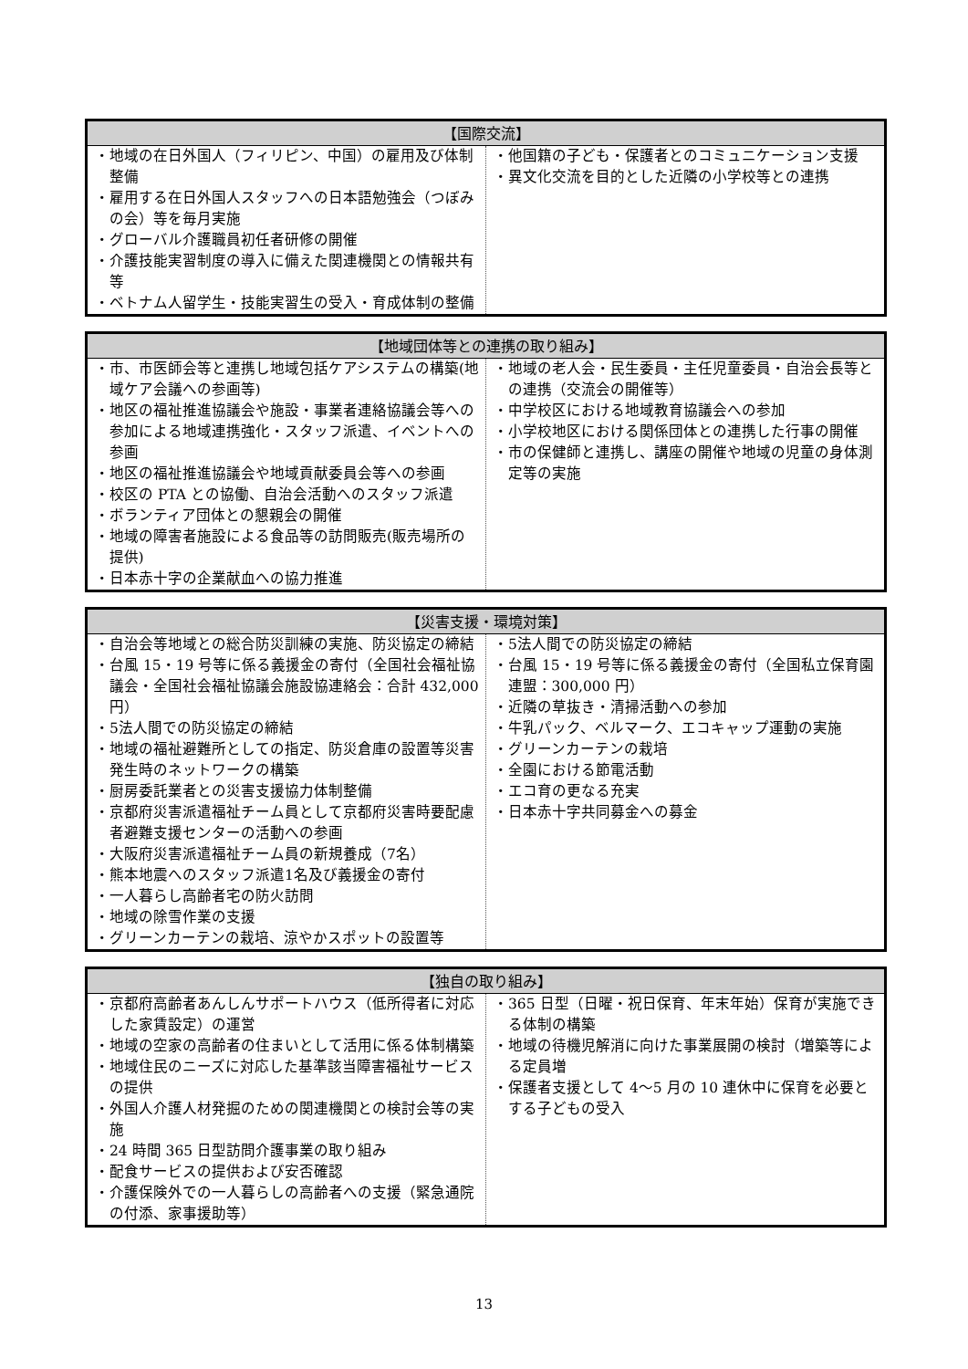| 【国際交流】 | |
| --- | --- |
| ・地域の在日外国人（フィリピン、中国）の雇用及び体制整備 ・雇用する在日外国人スタッフへの日本語勉強会（つぼみの会）等を毎月実施 ・グローバル介護職員初任者研修の開催 ・介護技能実習制度の導入に備えた関連機関との情報共有等 ・ベトナム人留学生・技能実習生の受入・育成体制の整備 | ・他国籍の子ども・保護者とのコミュニケーション支援 ・異文化交流を目的とした近隣の小学校等との連携 |
| 【地域団体等との連携の取り組み】 | |
| --- | --- |
| ・市、市医師会等と連携し地域包括ケアシステムの構築(地域ケア会議への参画等) ・地区の福祉推進協議会や施設・事業者連絡協議会等への参加による地域連携強化・スタッフ派遣、イベントへの参画 ・地区の福祉推進協議会や地域貢献委員会等への参画 ・校区の PTA との協働、自治会活動へのスタッフ派遣 ・ボランティア団体との懇親会の開催 ・地域の障害者施設による食品等の訪問販売(販売場所の提供) ・日本赤十字の企業献血への協力推進 | ・地域の老人会・民生委員・主任児童委員・自治会長等との連携（交流会の開催等） ・中学校区における地域教育協議会への参加 ・小学校地区における関係団体との連携した行事の開催 ・市の保健師と連携し、講座の開催や地域の児童の身体測定等の実施 |
| 【災害支援・環境対策】 | |
| --- | --- |
| ・自治会等地域との総合防災訓練の実施、防災協定の締結 ・台風 15・19 号等に係る義援金の寄付（全国社会福祉協議会・全国社会福祉協議会施設協連絡会：合計 432,000 円） ・5法人間での防災協定の締結 ・地域の福祉避難所としての指定、防災倉庫の設置等災害発生時のネットワークの構築 ・厨房委託業者との災害支援協力体制整備 ・京都府災害派遣福祉チーム員として京都府災害時要配慮者避難支援センターの活動への参画 ・大阪府災害派遣福祉チーム員の新規養成（7名） ・熊本地震へのスタッフ派遣1名及び義援金の寄付 ・一人暮らし高齢者宅の防火訪問 ・地域の除雪作業の支援 ・グリーンカーテンの栽培、涼やかスポットの設置等 | ・5法人間での防災協定の締結 ・台風 15・19 号等に係る義援金の寄付（全国私立保育園連盟：300,000 円） ・近隣の草抜き・清掃活動への参加 ・牛乳パック、ベルマーク、エコキャップ運動の実施 ・グリーンカーテンの栽培 ・全園における節電活動 ・エコ育の更なる充実 ・日本赤十字共同募金への募金 |
| 【独自の取り組み】 | |
| --- | --- |
| ・京都府高齢者あんしんサポートハウス（低所得者に対応した家賃設定）の運営 ・地域の空家の高齢者の住まいとして活用に係る体制構築 ・地域住民のニーズに対応した基準該当障害福祉サービスの提供 ・外国人介護人材発掘のための関連機関との検討会等の実施 ・24 時間 365 日型訪問介護事業の取り組み ・配食サービスの提供および安否確認 ・介護保険外での一人暮らしの高齢者への支援（緊急通院の付添、家事援助等） | ・365 日型（日曜・祝日保育、年末年始）保育が実施できる体制の構築 ・地域の待機児解消に向けた事業展開の検討（増築等による定員増 ・保護者支援として 4～5 月の 10 連休中に保育を必要とする子どもの受入 |
13